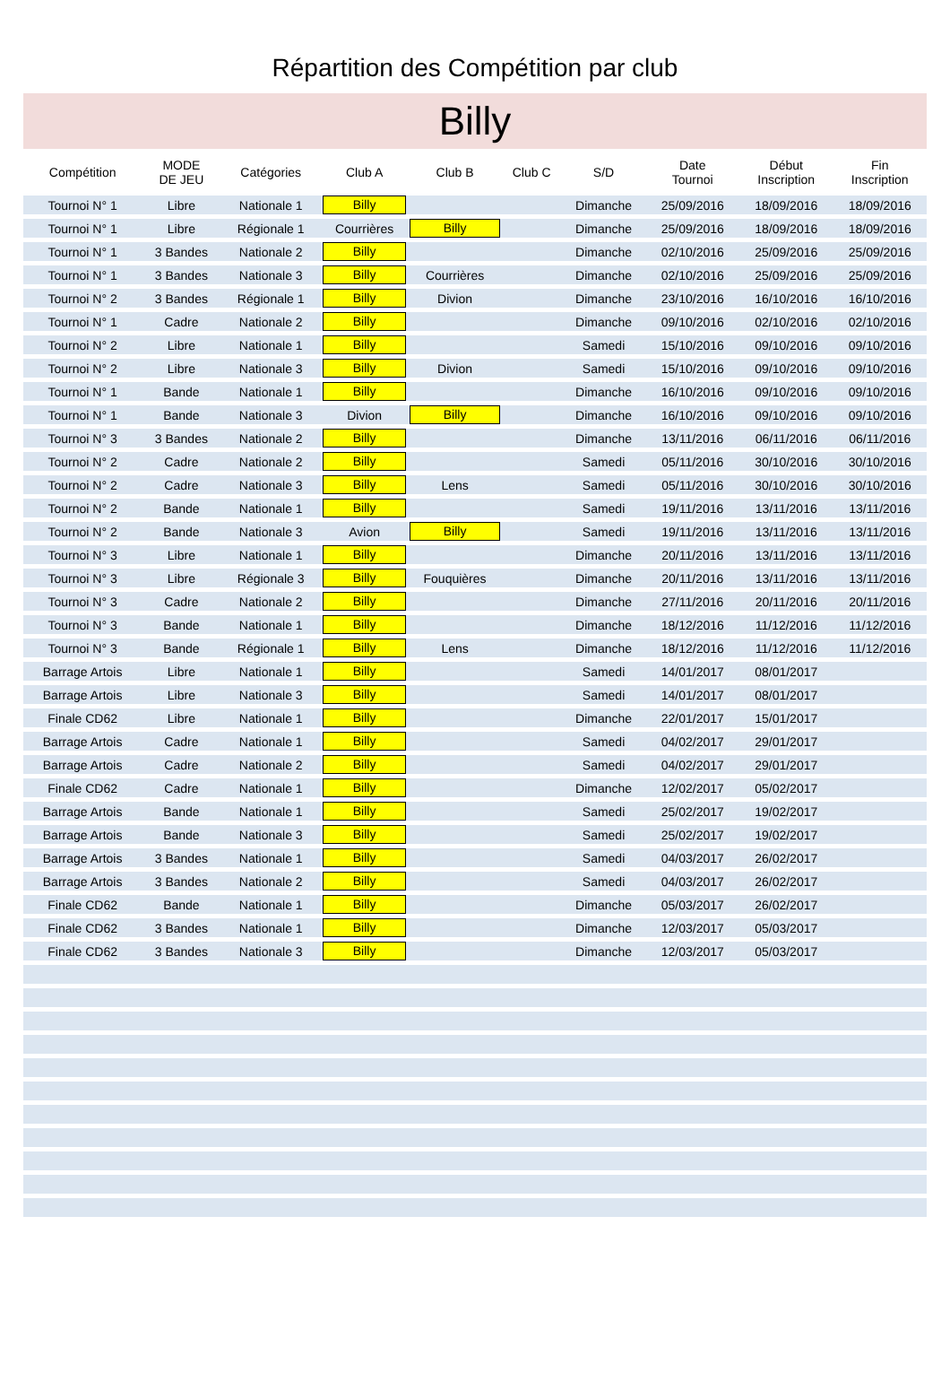Répartition des Compétition par club
Billy
| Compétition | MODE DE JEU | Catégories | Club A | Club B | Club C | S/D | Date Tournoi | Début Inscription | Fin Inscription |
| --- | --- | --- | --- | --- | --- | --- | --- | --- | --- |
| Tournoi N° 1 | Libre | Nationale 1 | Billy | | | Dimanche | 25/09/2016 | 18/09/2016 | 18/09/2016 |
| Tournoi N° 1 | Libre | Régionale 1 | Courrières | Billy | | Dimanche | 25/09/2016 | 18/09/2016 | 18/09/2016 |
| Tournoi N° 1 | 3 Bandes | Nationale 2 | Billy | | | Dimanche | 02/10/2016 | 25/09/2016 | 25/09/2016 |
| Tournoi N° 1 | 3 Bandes | Nationale 3 | Billy | Courrières | | Dimanche | 02/10/2016 | 25/09/2016 | 25/09/2016 |
| Tournoi N° 2 | 3 Bandes | Régionale 1 | Billy | Divion | | Dimanche | 23/10/2016 | 16/10/2016 | 16/10/2016 |
| Tournoi N° 1 | Cadre | Nationale 2 | Billy | | | Dimanche | 09/10/2016 | 02/10/2016 | 02/10/2016 |
| Tournoi N° 2 | Libre | Nationale 1 | Billy | | | Samedi | 15/10/2016 | 09/10/2016 | 09/10/2016 |
| Tournoi N° 2 | Libre | Nationale 3 | Billy | Divion | | Samedi | 15/10/2016 | 09/10/2016 | 09/10/2016 |
| Tournoi N° 1 | Bande | Nationale 1 | Billy | | | Dimanche | 16/10/2016 | 09/10/2016 | 09/10/2016 |
| Tournoi N° 1 | Bande | Nationale 3 | Divion | Billy | | Dimanche | 16/10/2016 | 09/10/2016 | 09/10/2016 |
| Tournoi N° 3 | 3 Bandes | Nationale 2 | Billy | | | Dimanche | 13/11/2016 | 06/11/2016 | 06/11/2016 |
| Tournoi N° 2 | Cadre | Nationale 2 | Billy | | | Samedi | 05/11/2016 | 30/10/2016 | 30/10/2016 |
| Tournoi N° 2 | Cadre | Nationale 3 | Billy | Lens | | Samedi | 05/11/2016 | 30/10/2016 | 30/10/2016 |
| Tournoi N° 2 | Bande | Nationale 1 | Billy | | | Samedi | 19/11/2016 | 13/11/2016 | 13/11/2016 |
| Tournoi N° 2 | Bande | Nationale 3 | Avion | Billy | | Samedi | 19/11/2016 | 13/11/2016 | 13/11/2016 |
| Tournoi N° 3 | Libre | Nationale 1 | Billy | | | Dimanche | 20/11/2016 | 13/11/2016 | 13/11/2016 |
| Tournoi N° 3 | Libre | Régionale 3 | Billy | Fouquières | | Dimanche | 20/11/2016 | 13/11/2016 | 13/11/2016 |
| Tournoi N° 3 | Cadre | Nationale 2 | Billy | | | Dimanche | 27/11/2016 | 20/11/2016 | 20/11/2016 |
| Tournoi N° 3 | Bande | Nationale 1 | Billy | | | Dimanche | 18/12/2016 | 11/12/2016 | 11/12/2016 |
| Tournoi N° 3 | Bande | Régionale 1 | Billy | Lens | | Dimanche | 18/12/2016 | 11/12/2016 | 11/12/2016 |
| Barrage Artois | Libre | Nationale 1 | Billy | | | Samedi | 14/01/2017 | 08/01/2017 | |
| Barrage Artois | Libre | Nationale 3 | Billy | | | Samedi | 14/01/2017 | 08/01/2017 | |
| Finale CD62 | Libre | Nationale 1 | Billy | | | Dimanche | 22/01/2017 | 15/01/2017 | |
| Barrage Artois | Cadre | Nationale 1 | Billy | | | Samedi | 04/02/2017 | 29/01/2017 | |
| Barrage Artois | Cadre | Nationale 2 | Billy | | | Samedi | 04/02/2017 | 29/01/2017 | |
| Finale CD62 | Cadre | Nationale 1 | Billy | | | Dimanche | 12/02/2017 | 05/02/2017 | |
| Barrage Artois | Bande | Nationale 1 | Billy | | | Samedi | 25/02/2017 | 19/02/2017 | |
| Barrage Artois | Bande | Nationale 3 | Billy | | | Samedi | 25/02/2017 | 19/02/2017 | |
| Barrage Artois | 3 Bandes | Nationale 1 | Billy | | | Samedi | 04/03/2017 | 26/02/2017 | |
| Barrage Artois | 3 Bandes | Nationale 2 | Billy | | | Samedi | 04/03/2017 | 26/02/2017 | |
| Finale CD62 | Bande | Nationale 1 | Billy | | | Dimanche | 05/03/2017 | 26/02/2017 | |
| Finale CD62 | 3 Bandes | Nationale 1 | Billy | | | Dimanche | 12/03/2017 | 05/03/2017 | |
| Finale CD62 | 3 Bandes | Nationale 3 | Billy | | | Dimanche | 12/03/2017 | 05/03/2017 | |